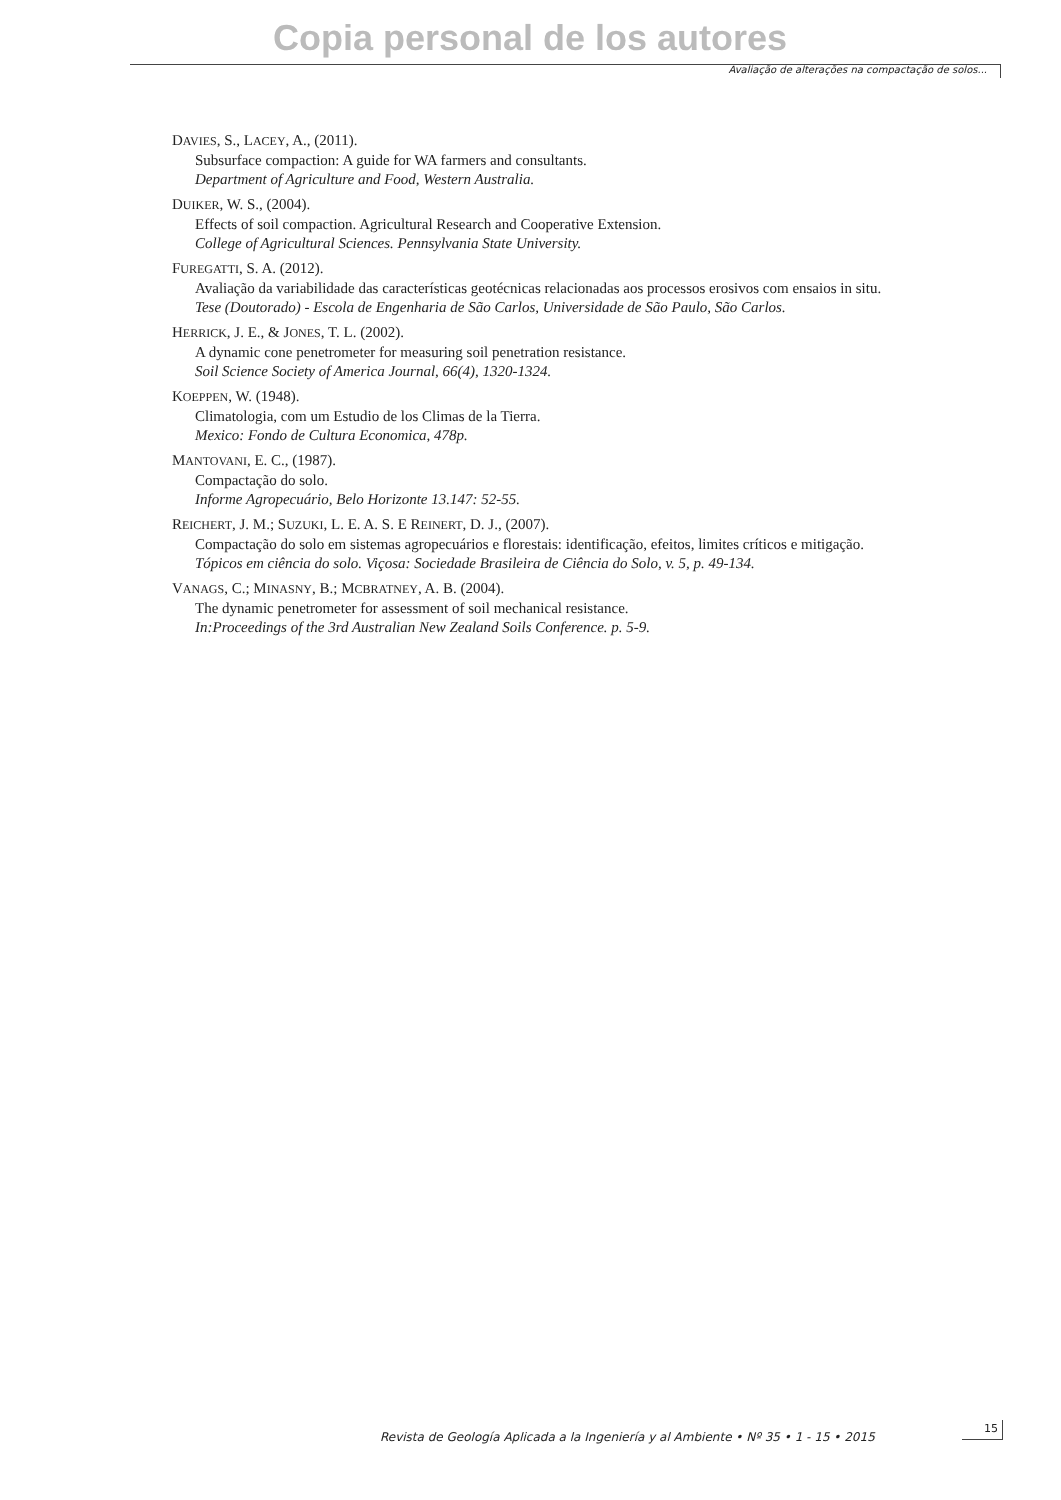Copia personal de los autores
Avaliação de alterações na compactação de solos...
DAVIES, S., LACEY, A., (2011).
Subsurface compaction: A guide for WA farmers and consultants.
Department of Agriculture and Food, Western Australia.
DUIKER, W. S., (2004).
Effects of soil compaction. Agricultural Research and Cooperative Extension.
College of Agricultural Sciences. Pennsylvania State University.
FUREGATTI, S. A. (2012).
Avaliação da variabilidade das características geotécnicas relacionadas aos processos erosivos com ensaios in situ.
Tese (Doutorado) - Escola de Engenharia de São Carlos, Universidade de São Paulo, São Carlos.
HERRICK, J. E., & JONES, T. L. (2002).
A dynamic cone penetrometer for measuring soil penetration resistance.
Soil Science Society of America Journal, 66(4), 1320-1324.
KOEPPEN, W. (1948).
Climatologia, com um Estudio de los Climas de la Tierra.
Mexico: Fondo de Cultura Economica, 478p.
MANTOVANI, E. C., (1987).
Compactação do solo.
Informe Agropecuário, Belo Horizonte 13.147: 52-55.
REICHERT, J. M.; SUZUKI, L. E. A. S. E REINERT, D. J., (2007).
Compactação do solo em sistemas agropecuários e florestais: identificação, efeitos, limites críticos e mitigação.
Tópicos em ciência do solo. Viçosa: Sociedade Brasileira de Ciência do Solo, v. 5, p. 49-134.
VANAGS, C.; MINASNY, B.; MCBRATNEY, A. B. (2004).
The dynamic penetrometer for assessment of soil mechanical resistance.
In:Proceedings of the 3rd Australian New Zealand Soils Conference. p. 5-9.
Revista de Geología Aplicada a la Ingeniería y al Ambiente • Nº 35 • 1 - 15 • 2015
15